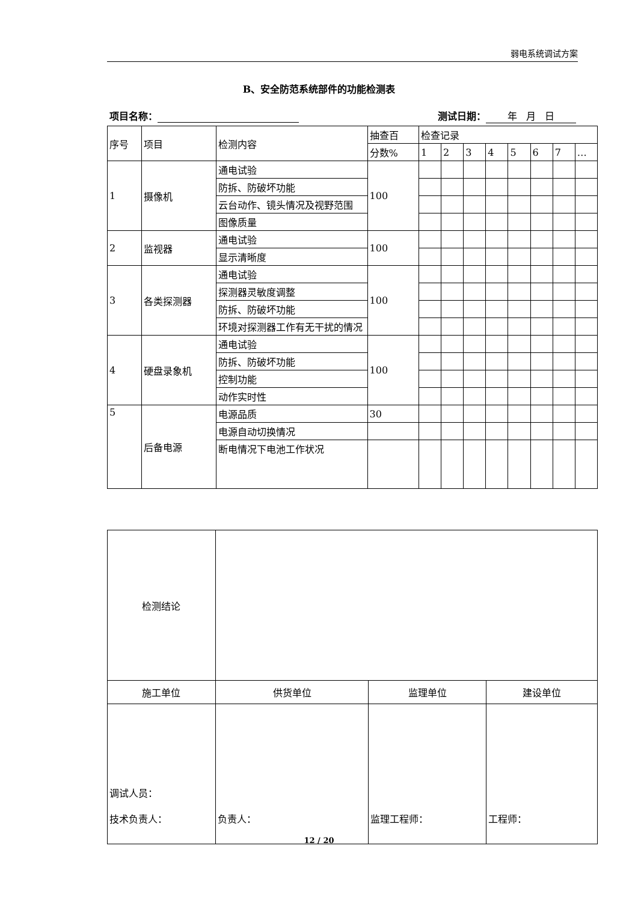弱电系统调试方案
B、安全防范系统部件的功能检测表
项目名称： 测试日期： 年 月 日
| 序号 | 项目 | 检测内容 | 抽查百 | 检查记录 | | | | | | | |
| | | | 分数% | 1 | 2 | 3 | 4 | 5 | 6 | 7 | … |
| 1 | 摄像机 | 通电试验 | 100 | | | | | | | | |
| | | 防拆、防破坏功能 | | | | | | | | | |
| | | 云台动作、镜头情况及视野范围 | | | | | | | | | |
| | | 图像质量 | | | | | | | | | |
| 2 | 监视器 | 通电试验 | 100 | | | | | | | | |
| | | 显示清晰度 | | | | | | | | | |
| 3 | 各类探测器 | 通电试验 | 100 | | | | | | | | |
| | | 探测器灵敏度调整 | | | | | | | | | |
| | | 防拆、防破坏功能 | | | | | | | | | |
| | | 环境对探测器工作有无干扰的情况 | | | | | | | | | |
| 4 | 硬盘录象机 | 通电试验 | 100 | | | | | | | | |
| | | 防拆、防破坏功能 | | | | | | | | | |
| | | 控制功能 | | | | | | | | | |
| | | 动作实时性 | | | | | | | | | |
| 5 | 后备电源 | 电源品质 | 30 | | | | | | | | |
| | | 电源自动切换情况 | | | | | | | | | |
| | | 断电情况下电池工作状况 | | | | | | | | | |
| 检测结论 | | | |
| 施工单位 | 供货单位 | 监理单位 | 建设单位 |
| 调试人员： 技术负责人： | 负责人： | 监理工程师： | 工程师： |
12 / 20